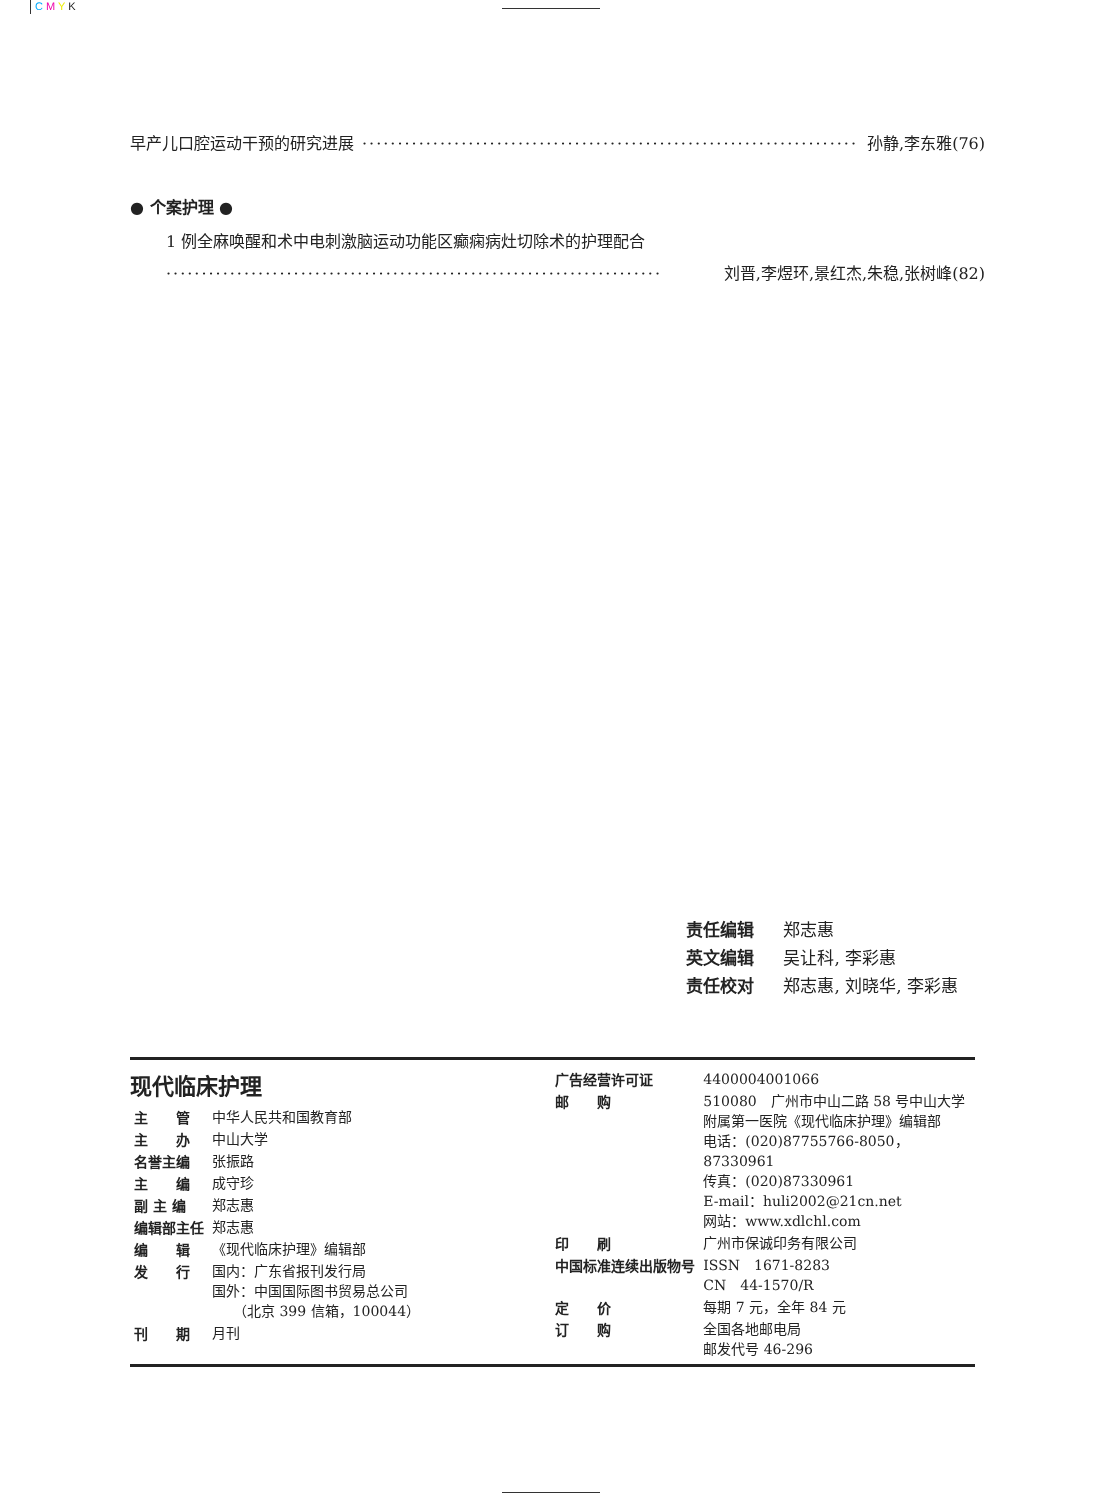C M Y K
早产儿口腔运动干预的研究进展 ······································································ 孙静,李东雅(76)
● 个案护理 ●
1 例全麻唤醒和术中电刺激脑运动功能区癫痫病灶切除术的护理配合
······································································ 刘晋,李煜环,景红杰,朱稳,张树峰(82)
责任编辑 郑志惠
英文编辑 吴让科, 李彩惠
责任校对 郑志惠, 刘晓华, 李彩惠
现代临床护理
| 主 管 | 中华人民共和国教育部 |
| 主 办 | 中山大学 |
| 名誉主编 | 张振路 |
| 主 编 | 成守珍 |
| 副 主 编 | 郑志惠 |
| 编辑部主任 | 郑志惠 |
| 编 辑 | 《现代临床护理》编辑部 |
| 发 行 | 国内：广东省报刊发行局 国外：中国国际图书贸易总公司 （北京 399 信箱，100044） |
| 刊 期 | 月刊 |
| 广告经营许可证 | 4400004001066 |
| 邮 购 | 510080 广州市中山二路 58 号中山大学 附属第一医院《现代临床护理》编辑部 电话：(020)87755766-8050，87330961 传真：(020)87330961 E-mail：huli2002@21cn.net 网站：www.xdlchl.com |
| 印 刷 | 广州市保诚印务有限公司 |
| 中国标准连续出版物号 | ISSN 1671-8283 CN 44-1570/R |
| 定 价 | 每期 7 元，全年 84 元 |
| 订 购 | 全国各地邮电局 邮发代号 46-296 |